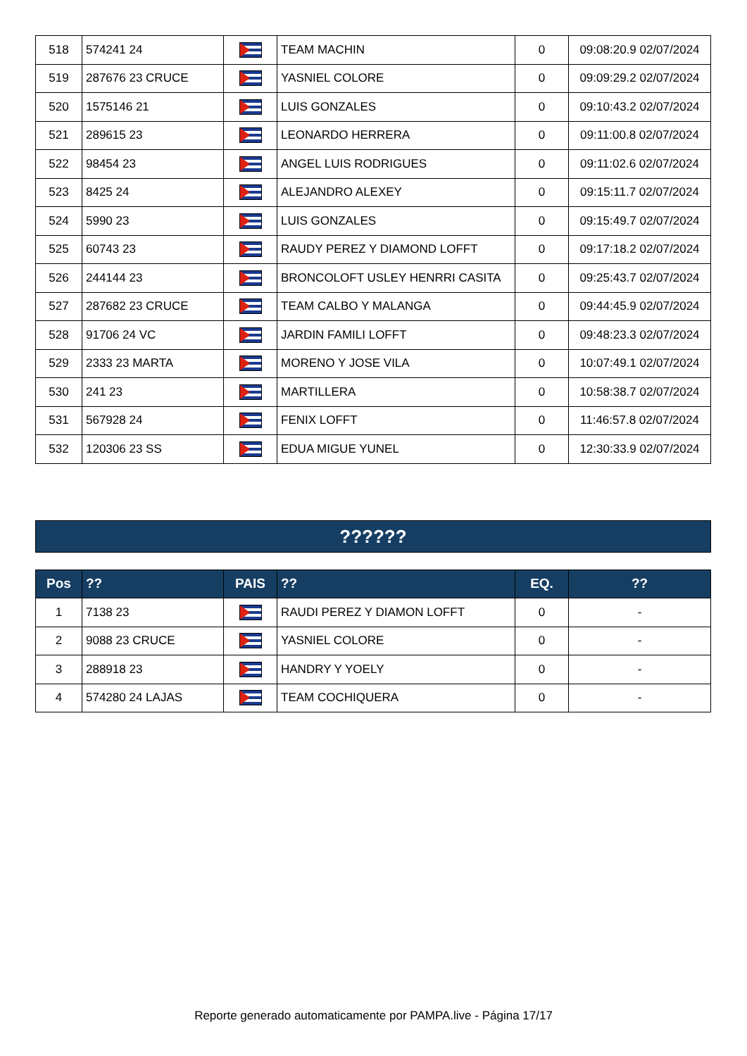| 518 | 574241 24 | | TEAM MACHIN | 0 | 09:08:20.9 02/07/2024 |
| 519 | 287676 23 CRUCE | | YASNIEL COLORE | 0 | 09:09:29.2 02/07/2024 |
| 520 | 1575146 21 | | LUIS GONZALES | 0 | 09:10:43.2 02/07/2024 |
| 521 | 289615 23 | | LEONARDO HERRERA | 0 | 09:11:00.8 02/07/2024 |
| 522 | 98454 23 | | ANGEL LUIS RODRIGUES | 0 | 09:11:02.6 02/07/2024 |
| 523 | 8425 24 | | ALEJANDRO ALEXEY | 0 | 09:15:11.7 02/07/2024 |
| 524 | 5990 23 | | LUIS GONZALES | 0 | 09:15:49.7 02/07/2024 |
| 525 | 60743 23 | | RAUDY PEREZ Y DIAMOND LOFFT | 0 | 09:17:18.2 02/07/2024 |
| 526 | 244144 23 | | BRONCOLOFT USLEY HENRRI CASITA | 0 | 09:25:43.7 02/07/2024 |
| 527 | 287682 23 CRUCE | | TEAM CALBO Y MALANGA | 0 | 09:44:45.9 02/07/2024 |
| 528 | 91706 24 VC | | JARDIN FAMILI LOFFT | 0 | 09:48:23.3 02/07/2024 |
| 529 | 2333 23 MARTA | | MORENO Y JOSE VILA | 0 | 10:07:49.1 02/07/2024 |
| 530 | 241 23 | | MARTILLERA | 0 | 10:58:38.7 02/07/2024 |
| 531 | 567928 24 | | FENIX LOFFT | 0 | 11:46:57.8 02/07/2024 |
| 532 | 120306 23 SS | | EDUA MIGUE YUNEL | 0 | 12:30:33.9 02/07/2024 |
??????
| Pos | ?? | PAIS | ?? | EQ. | ?? |
| --- | --- | --- | --- | --- | --- |
| 1 | 7138 23 | | RAUDI PEREZ Y DIAMON LOFFT | 0 | - |
| 2 | 9088 23 CRUCE | | YASNIEL COLORE | 0 | - |
| 3 | 288918 23 | | HANDRY Y YOELY | 0 | - |
| 4 | 574280 24 LAJAS | | TEAM COCHIQUERA | 0 | - |
Reporte generado automaticamente por PAMPA.live - Página 17/17